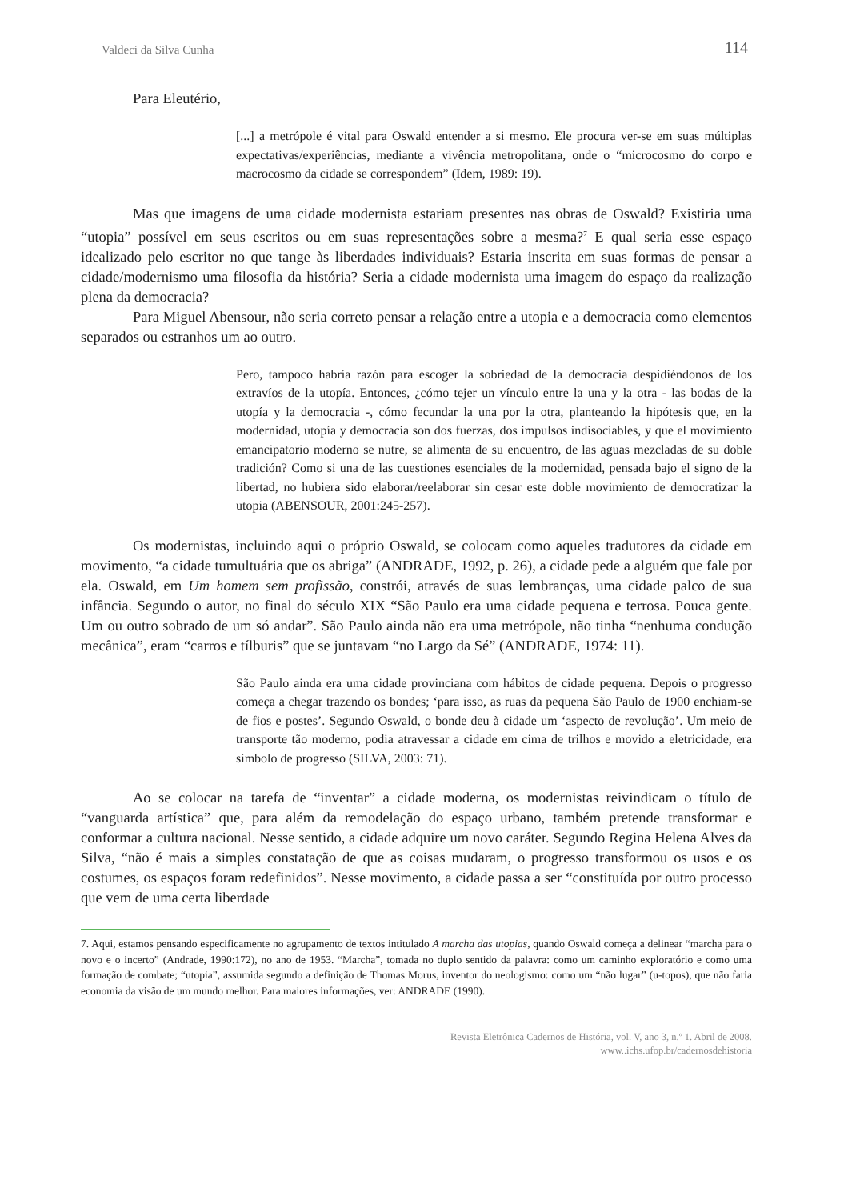Valdeci da Silva Cunha 114
Para Eleutério,
[...] a metrópole é vital para Oswald entender a si mesmo. Ele procura ver-se em suas múltiplas expectativas/experiências, mediante a vivência metropolitana, onde o “microcosmo do corpo e macrocosmo da cidade se correspondem” (Idem, 1989: 19).
Mas que imagens de uma cidade modernista estariam presentes nas obras de Oswald? Existiria uma “utopia” possível em seus escritos ou em suas representações sobre a mesma?<sup>7</sup> E qual seria esse espaço idealizado pelo escritor no que tange às liberdades individuais? Estaria inscrita em suas formas de pensar a cidade/modernismo uma filosofia da história? Seria a cidade modernista uma imagem do espaço da realização plena da democracia?
Para Miguel Abensour, não seria correto pensar a relação entre a utopia e a democracia como elementos separados ou estranhos um ao outro.
Pero, tampoco habría razón para escoger la sobriedad de la democracia despidiéndonos de los extravíos de la utopía. Entonces, ¿cómo tejer un vínculo entre la una y la otra - las bodas de la utopía y la democracia -, cómo fecundar la una por la otra, planteando la hipótesis que, en la modernidad, utopía y democracia son dos fuerzas, dos impulsos indisociables, y que el movimiento emancipatorio moderno se nutre, se alimenta de su encuentro, de las aguas mezcladas de su doble tradición? Como si una de las cuestiones esenciales de la modernidad, pensada bajo el signo de la libertad, no hubiera sido elaborar/reelaborar sin cesar este doble movimiento de democratizar la utopia (ABENSOUR, 2001:245-257).
Os modernistas, incluindo aqui o próprio Oswald, se colocam como aqueles tradutores da cidade em movimento, “a cidade tumultuária que os abriga” (ANDRADE, 1992, p. 26), a cidade pede a alguém que fale por ela. Oswald, em Um homem sem profissão, constrói, através de suas lembranças, uma cidade palco de sua infância. Segundo o autor, no final do século XIX “São Paulo era uma cidade pequena e terrosa. Pouca gente. Um ou outro sobrado de um só andar”. São Paulo ainda não era uma metrópole, não tinha “nenhuma condução mecânica”, eram “carros e tílburis” que se juntavam “no Largo da Sé” (ANDRADE, 1974: 11).
São Paulo ainda era uma cidade provinciana com hábitos de cidade pequena. Depois o progresso começa a chegar trazendo os bondes; ‘para isso, as ruas da pequena São Paulo de 1900 enchiam-se de fios e postes’. Segundo Oswald, o bonde deu à cidade um ‘aspecto de revolução’. Um meio de transporte tão moderno, podia atravessar a cidade em cima de trilhos e movido a eletricidade, era símbolo de progresso (SILVA, 2003: 71).
Ao se colocar na tarefa de “inventar” a cidade moderna, os modernistas reivindicam o título de “vanguarda artística” que, para além da remodelação do espaço urbano, também pretende transformar e conformar a cultura nacional. Nesse sentido, a cidade adquire um novo caráter. Segundo Regina Helena Alves da Silva, “não é mais a simples constatação de que as coisas mudaram, o progresso transformou os usos e os costumes, os espaços foram redefinidos”. Nesse movimento, a cidade passa a ser “constituída por outro processo que vem de uma certa liberdade
7. Aqui, estamos pensando especificamente no agrupamento de textos intitulado A marcha das utopias, quando Oswald começa a delinear “marcha para o novo e o incerto” (Andrade, 1990:172), no ano de 1953. “Marcha”, tomada no duplo sentido da palavra: como um caminho exploratório e como uma formação de combate; “utopia”, assumida segundo a definição de Thomas Morus, inventor do neologismo: como um “não lugar” (u-topos), que não faria economia da visão de um mundo melhor. Para maiores informações, ver: ANDRADE (1990).
Revista Eletrônica Cadernos de História, vol. V, ano 3, n.º 1. Abril de 2008.
www..ichs.ufop.br/cadernosdehistoria